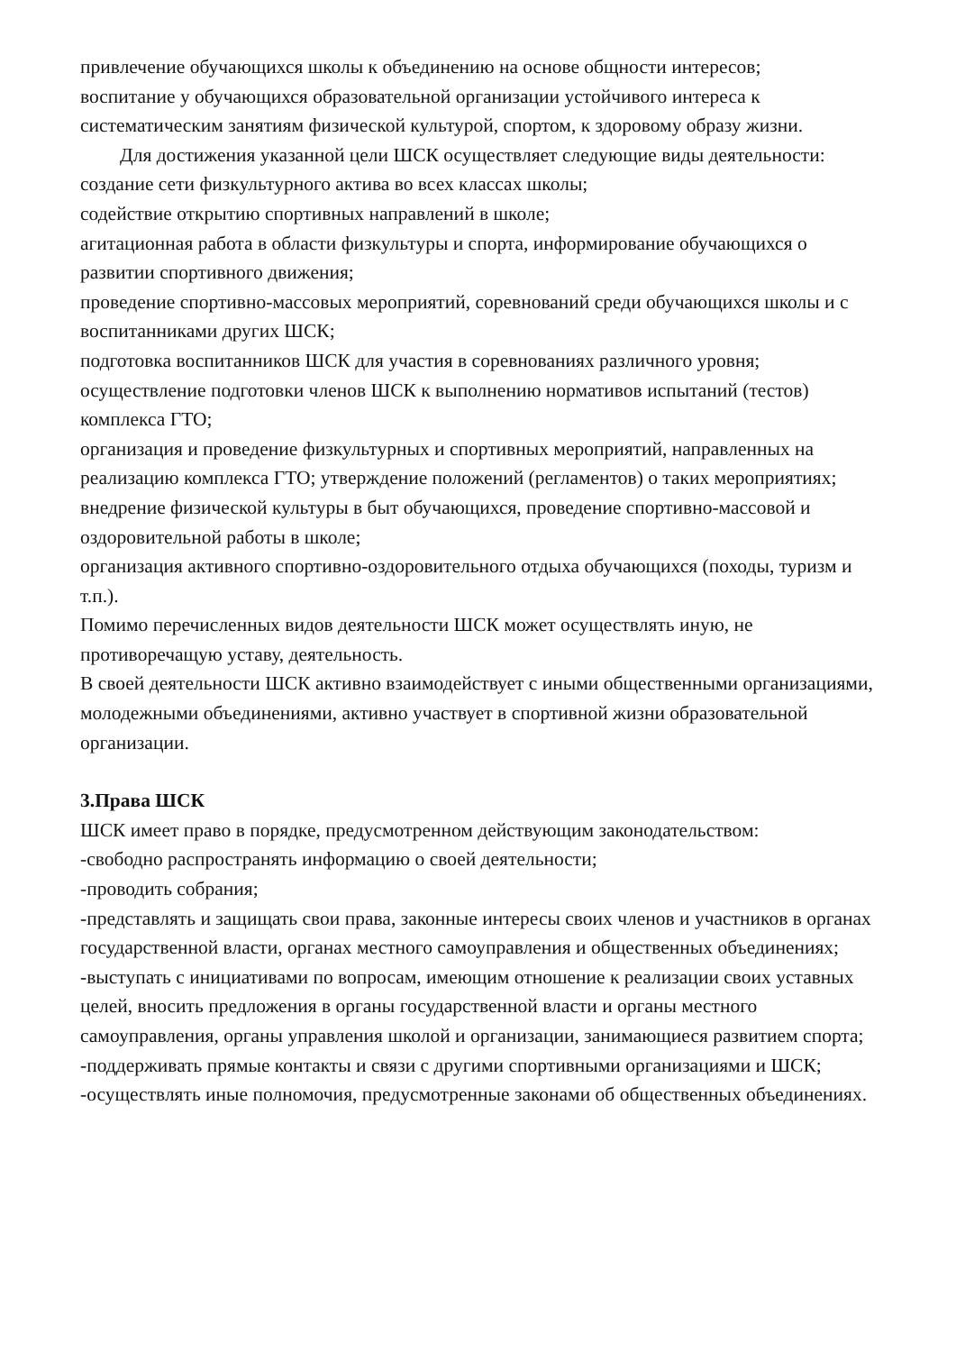привлечение обучающихся школы к объединению на основе общности интересов;
воспитание у обучающихся образовательной организации устойчивого интереса к систематическим занятиям физической культурой, спортом, к здоровому образу жизни.
Для достижения указанной цели ШСК осуществляет следующие виды деятельности:
создание сети физкультурного актива во всех классах школы;
содействие открытию спортивных направлений в школе;
агитационная работа в области физкультуры и спорта, информирование обучающихся о развитии спортивного движения;
проведение спортивно-массовых мероприятий, соревнований среди обучающихся школы и с воспитанниками других ШСК;
подготовка воспитанников ШСК для участия в соревнованиях различного уровня;
осуществление подготовки членов ШСК к выполнению нормативов испытаний (тестов) комплекса ГТО;
организация и проведение физкультурных и спортивных мероприятий, направленных на реализацию комплекса ГТО; утверждение положений (регламентов) о таких мероприятиях;
внедрение физической культуры в быт обучающихся, проведение спортивно-массовой и оздоровительной работы в школе;
организация активного спортивно-оздоровительного отдыха обучающихся (походы, туризм и т.п.).
Помимо перечисленных видов деятельности ШСК может осуществлять иную, не противоречащую уставу, деятельность.
В своей деятельности ШСК активно взаимодействует с иными общественными организациями, молодежными объединениями, активно участвует в спортивной жизни образовательной организации.
3.Права ШСК
ШСК имеет право в порядке, предусмотренном действующим законодательством:
-свободно распространять информацию о своей деятельности;
-проводить собрания;
-представлять и защищать свои права, законные интересы своих членов и участников в органах государственной власти, органах местного самоуправления и общественных объединениях;
-выступать с инициативами по вопросам, имеющим отношение к реализации своих уставных целей, вносить предложения в органы государственной власти и органы местного самоуправления, органы управления школой и организации, занимающиеся развитием спорта;
-поддерживать прямые контакты и связи с другими спортивными организациями и ШСК;
-осуществлять иные полномочия, предусмотренные законами об общественных объединениях.